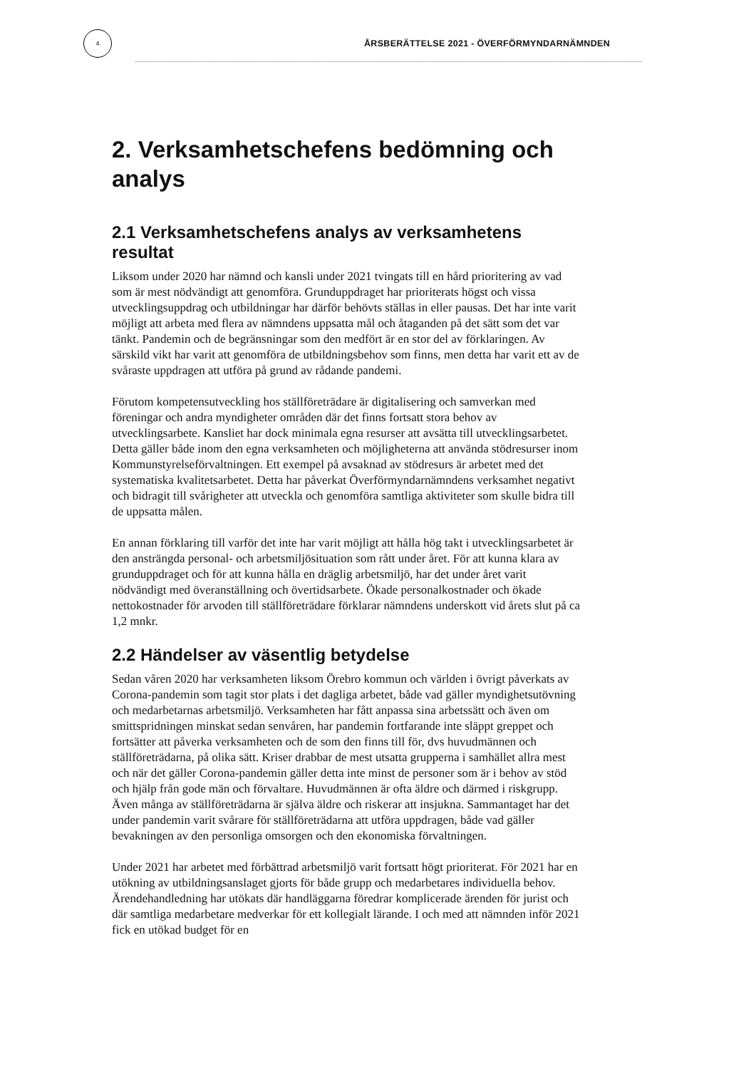4
ÅRSBERÄTTELSE 2021 - ÖVERFÖRMYNDARNÄMNDEN
2. Verksamhetschefens bedömning och analys
2.1 Verksamhetschefens analys av verksamhetens resultat
Liksom under 2020 har nämnd och kansli under 2021 tvingats till en hård prioritering av vad som är mest nödvändigt att genomföra. Grunduppdraget har prioriterats högst och vissa utvecklingsuppdrag och utbildningar har därför behövts ställas in eller pausas. Det har inte varit möjligt att arbeta med flera av nämndens uppsatta mål och åtaganden på det sätt som det var tänkt. Pandemin och de begränsningar som den medfört är en stor del av förklaringen. Av särskild vikt har varit att genomföra de utbildningsbehov som finns, men detta har varit ett av de svåraste uppdragen att utföra på grund av rådande pandemi.
Förutom kompetensutveckling hos ställföreträdare är digitalisering och samverkan med föreningar och andra myndigheter områden där det finns fortsatt stora behov av utvecklingsarbete. Kansliet har dock minimala egna resurser att avsätta till utvecklingsarbetet. Detta gäller både inom den egna verksamheten och möjligheterna att använda stödresurser inom Kommunstyrelseförvaltningen. Ett exempel på avsaknad av stödresurs är arbetet med det systematiska kvalitetsarbetet. Detta har påverkat Överförmyndarnämndens verksamhet negativt och bidragit till svårigheter att utveckla och genomföra samtliga aktiviteter som skulle bidra till de uppsatta målen.
En annan förklaring till varför det inte har varit möjligt att hålla hög takt i utvecklingsarbetet är den ansträngda personal- och arbetsmiljösituation som rått under året. För att kunna klara av grunduppdraget och för att kunna hålla en dräglig arbetsmiljö, har det under året varit nödvändigt med överanställning och övertidsarbete. Ökade personalkostnader och ökade nettokostnader för arvoden till ställföreträdare förklarar nämndens underskott vid årets slut på ca 1,2 mnkr.
2.2 Händelser av väsentlig betydelse
Sedan våren 2020 har verksamheten liksom Örebro kommun och världen i övrigt påverkats av Corona-pandemin som tagit stor plats i det dagliga arbetet, både vad gäller myndighetsutövning och medarbetarnas arbetsmiljö. Verksamheten har fått anpassa sina arbetssätt och även om smittspridningen minskat sedan senvåren, har pandemin fortfarande inte släppt greppet och fortsätter att påverka verksamheten och de som den finns till för, dvs huvudmännen och ställföreträdarna, på olika sätt. Kriser drabbar de mest utsatta grupperna i samhället allra mest och när det gäller Corona-pandemin gäller detta inte minst de personer som är i behov av stöd och hjälp från gode män och förvaltare. Huvudmännen är ofta äldre och därmed i riskgrupp. Även många av ställföreträdarna är själva äldre och riskerar att insjukna. Sammantaget har det under pandemin varit svårare för ställföreträdarna att utföra uppdragen, både vad gäller bevakningen av den personliga omsorgen och den ekonomiska förvaltningen.
Under 2021 har arbetet med förbättrad arbetsmiljö varit fortsatt högt prioriterat. För 2021 har en utökning av utbildningsanslaget gjorts för både grupp och medarbetares individuella behov. Ärendehandledning har utökats där handläggarna föredrar komplicerade ärenden för jurist och där samtliga medarbetare medverkar för ett kollegialt lärande. I och med att nämnden inför 2021 fick en utökad budget för en